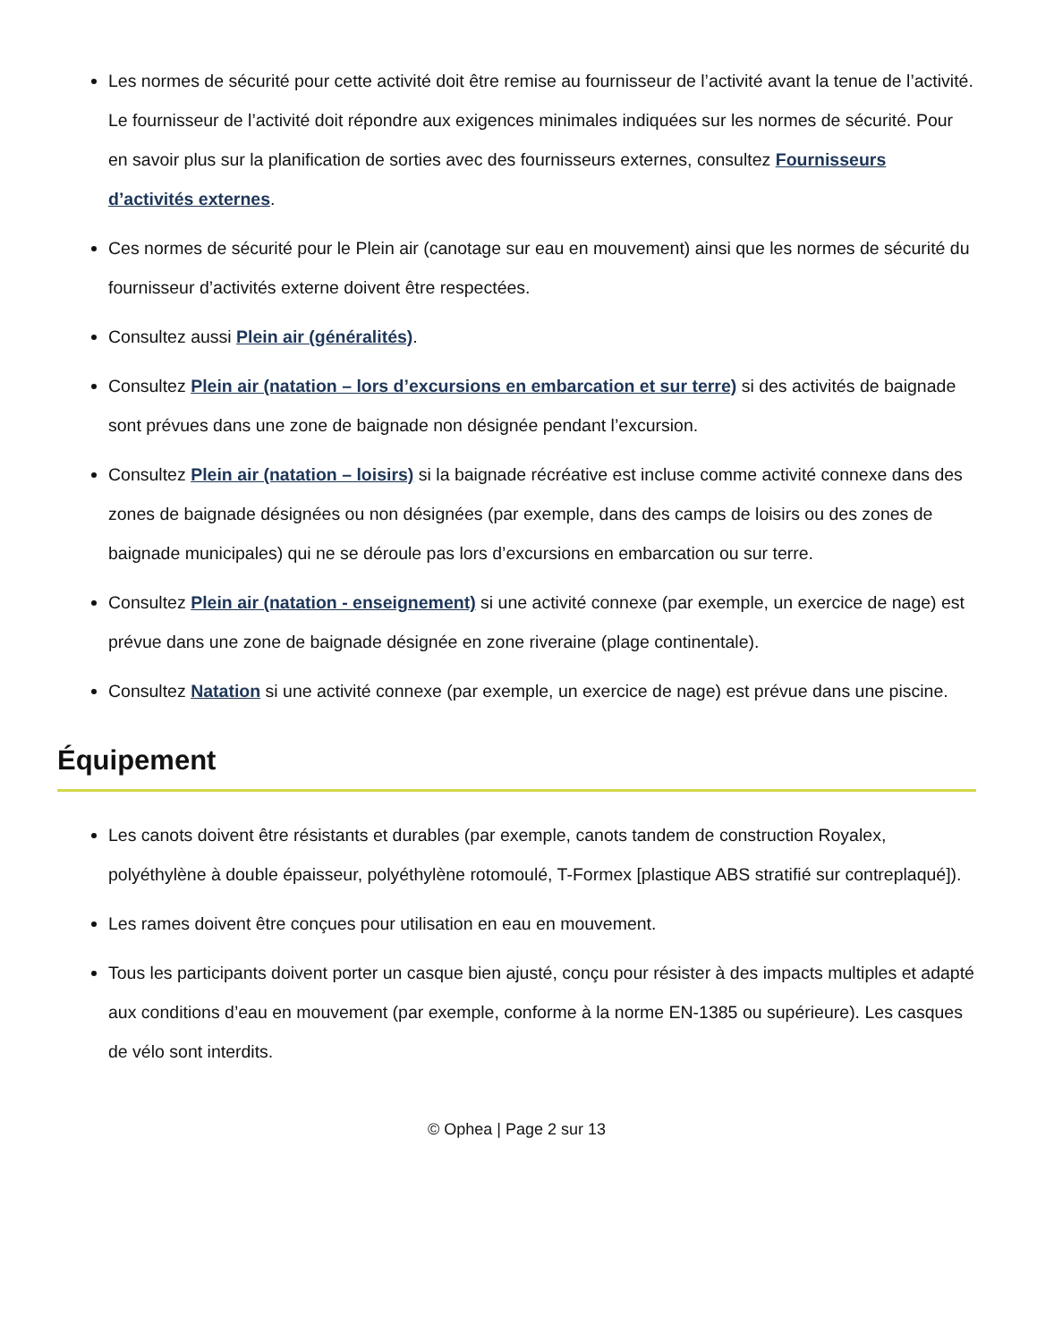Les normes de sécurité pour cette activité doit être remise au fournisseur de l’activité avant la tenue de l’activité. Le fournisseur de l’activité doit répondre aux exigences minimales indiquées sur les normes de sécurité. Pour en savoir plus sur la planification de sorties avec des fournisseurs externes, consultez Fournisseurs d’activités externes.
Ces normes de sécurité pour le Plein air (canotage sur eau en mouvement) ainsi que les normes de sécurité du fournisseur d’activités externe doivent être respectées.
Consultez aussi Plein air (généralités).
Consultez Plein air (natation – lors d’excursions en embarcation et sur terre) si des activités de baignade sont prévues dans une zone de baignade non désignée pendant l’excursion.
Consultez Plein air (natation – loisirs) si la baignade récréative est incluse comme activité connexe dans des zones de baignade désignées ou non désignées (par exemple, dans des camps de loisirs ou des zones de baignade municipales) qui ne se déroule pas lors d’excursions en embarcation ou sur terre.
Consultez Plein air (natation - enseignement) si une activité connexe (par exemple, un exercice de nage) est prévue dans une zone de baignade désignée en zone riveraine (plage continentale).
Consultez Natation si une activité connexe (par exemple, un exercice de nage) est prévue dans une piscine.
Équipement
Les canots doivent être résistants et durables (par exemple, canots tandem de construction Royalex, polyéthylène à double épaisseur, polyéthylène rotomoulé, T-Formex [plastique ABS stratifié sur contreplaqué]).
Les rames doivent être conçues pour utilisation en eau en mouvement.
Tous les participants doivent porter un casque bien ajusté, conçu pour résister à des impacts multiples et adapté aux conditions d’eau en mouvement (par exemple, conforme à la norme EN-1385 ou supérieure). Les casques de vélo sont interdits.
© Ophea | Page 2 sur 13